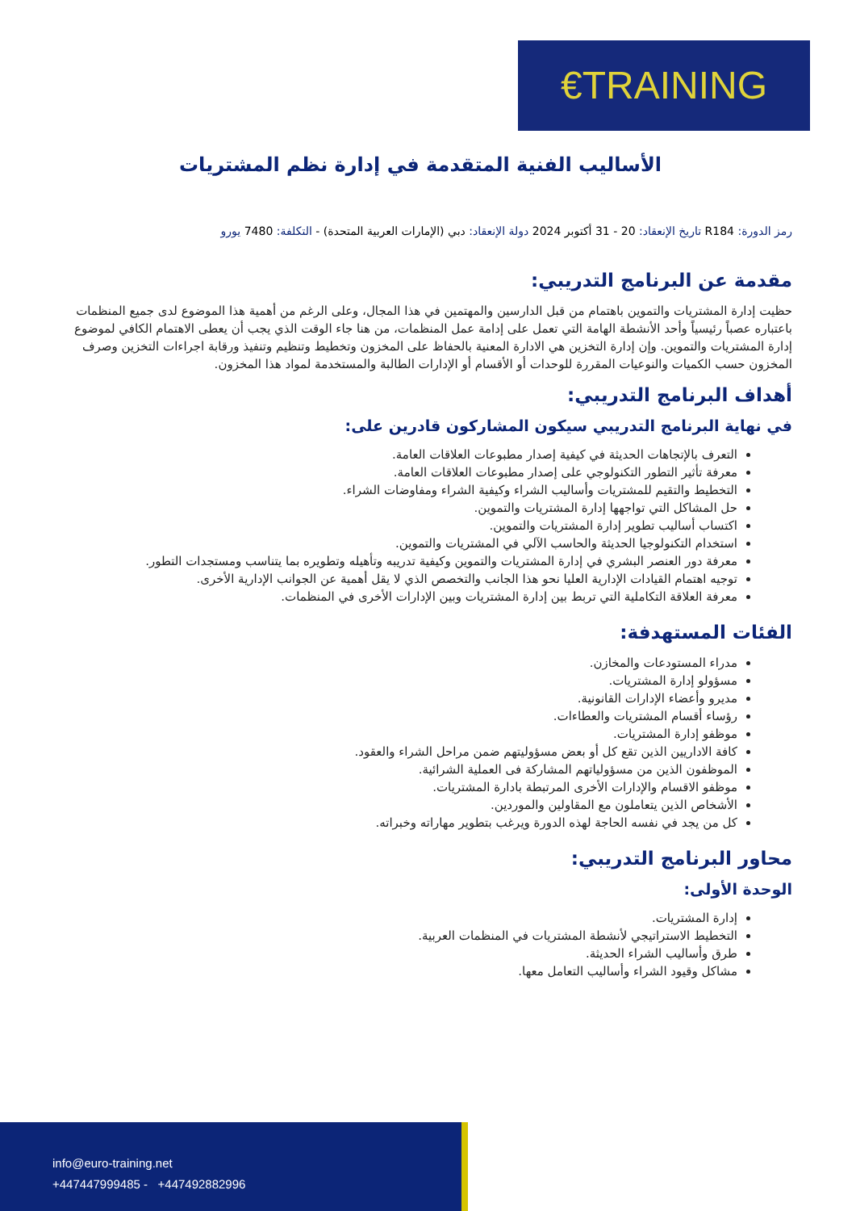€TRAINING
الأساليب الفنية المتقدمة في إدارة نظم المشتريات
رمز الدورة: R184 تاريخ الإنعقاد: 20 - 31 أكتوبر 2024 دولة الإنعقاد: دبي (الإمارات العربية المتحدة) - التكلفة: 7480 يورو
مقدمة عن البرنامج التدريبي:
حظيت إدارة المشتريات والتموين باهتمام من قبل الدارسين والمهتمين في هذا المجال، وعلى الرغم من أهمية هذا الموضوع لدى جميع المنظمات باعتباره عصباً رئيسياً وأحد الأنشطة الهامة التي تعمل على إدامة عمل المنظمات، من هنا جاء الوقت الذي يجب أن يعطى الاهتمام الكافي لموضوع إدارة المشتريات والتموين. وإن إدارة التخزين هي الادارة المعنية بالحفاظ على المخزون وتخطيط وتنظيم وتنفيذ ورقابة اجراءات التخزين وصرف المخزون حسب الكميات والنوعيات المقررة للوحدات أو الأقسام أو الإدارات الطالبة والمستخدمة لمواد هذا المخزون.
أهداف البرنامج التدريبي:
في نهاية البرنامج التدريبي سيكون المشاركون قادرين على:
التعرف بالإتجاهات الحديثة في كيفية إصدار مطبوعات العلاقات العامة.
معرفة تأثير التطور التكنولوجي على إصدار مطبوعات العلاقات العامة.
التخطيط والتقيم للمشتريات وأساليب الشراء وكيفية الشراء ومفاوضات الشراء.
حل المشاكل التي تواجهها إدارة المشتريات والتموين.
اكتساب أساليب تطوير إدارة المشتريات والتموين.
استخدام التكنولوجيا الحديثة والحاسب الآلي في المشتريات والتموين.
معرفة دور العنصر البشري في إدارة المشتريات والتموين وكيفية تدريبه وتأهيله وتطويره بما يتناسب ومستجدات التطور.
توجيه اهتمام القيادات الإدارية العليا نحو هذا الجانب والتخصص الذي لا يقل أهمية عن الجوانب الإدارية الأخرى.
معرفة العلاقة التكاملية التي تربط بين إدارة المشتريات وبين الإدارات الأخرى في المنظمات.
الفئات المستهدفة:
مدراء المستودعات والمخازن.
مسؤولو إدارة المشتريات.
مديرو وأعضاء الإدارات القانونية.
رؤساء أقسام المشتريات والعطاءات.
موظفو إدارة المشتريات.
كافة الاداريين الذين تقع كل أو بعض مسؤوليتهم ضمن مراحل الشراء والعقود.
الموظفون الذين من مسؤولياتهم المشاركة فى العملية الشرائية.
موظفو الاقسام والإدارات الأخرى المرتبطة بادارة المشتريات.
الأشخاص الذين يتعاملون مع المقاولين والموردين.
كل من يجد في نفسه الحاجة لهذه الدورة ويرغب بتطوير مهاراته وخبراته.
محاور البرنامج التدريبي:
الوحدة الأولى:
إدارة المشتريات.
التخطيط الاستراتيجي لأنشطة المشتريات في المنظمات العربية.
طرق وأساليب الشراء الحديثة.
مشاكل وقيود الشراء وأساليب التعامل معها.
info@euro-training.net
+447447999485 - +447492882996